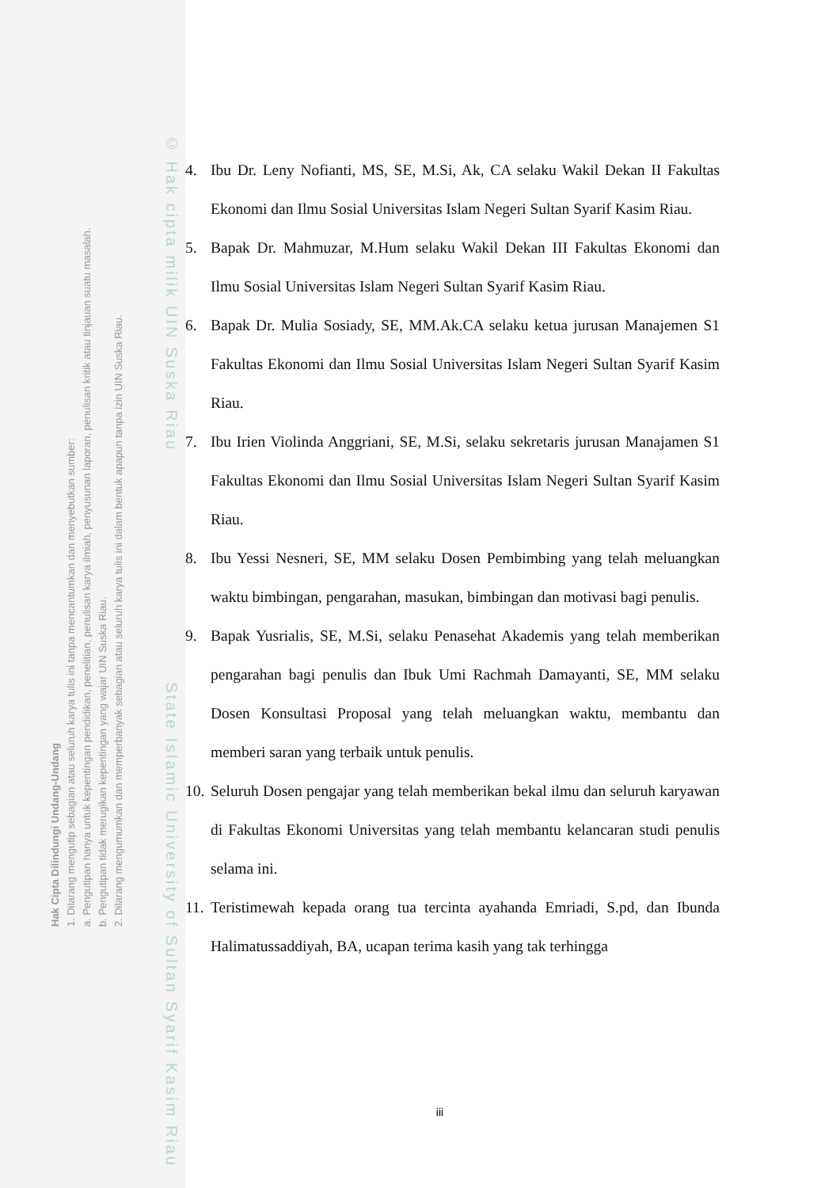Hak Cipta Dilindungi Undang-Undang
1. Dilarang mengutip sebagian atau seluruh karya tulis ini tanpa mencantumkan dan menyebutkan sumber:
a. Pengutipan hanya untuk kepentingan pendidikan, penelitian, penulisan karya ilmiah, penyusunan laporan, penulisan kritik atau tinjauan suatu masalah.
b. Pengutipan tidak merugikan kepentingan yang wajar UIN Suska Riau.
2. Dilarang mengumumkan dan memperbanyak sebagian atau seluruh karya tulis ini dalam bentuk apapun tanpa izin UIN Suska Riau.
© Hak cipta milik UIN Suska Riau State Islamic University of Sultan Syarif Kasim Riau
4. Ibu Dr. Leny Nofianti, MS, SE, M.Si, Ak, CA selaku Wakil Dekan II Fakultas Ekonomi dan Ilmu Sosial Universitas Islam Negeri Sultan Syarif Kasim Riau.
5. Bapak Dr. Mahmuzar, M.Hum selaku Wakil Dekan III Fakultas Ekonomi dan Ilmu Sosial Universitas Islam Negeri Sultan Syarif Kasim Riau.
6. Bapak Dr. Mulia Sosiady, SE, MM.Ak.CA selaku ketua jurusan Manajemen S1 Fakultas Ekonomi dan Ilmu Sosial Universitas Islam Negeri Sultan Syarif Kasim Riau.
7. Ibu Irien Violinda Anggriani, SE, M.Si, selaku sekretaris jurusan Manajamen S1 Fakultas Ekonomi dan Ilmu Sosial Universitas Islam Negeri Sultan Syarif Kasim Riau.
8. Ibu Yessi Nesneri, SE, MM selaku Dosen Pembimbing yang telah meluangkan waktu bimbingan, pengarahan, masukan, bimbingan dan motivasi bagi penulis.
9. Bapak Yusrialis, SE, M.Si, selaku Penasehat Akademis yang telah memberikan pengarahan bagi penulis dan Ibuk Umi Rachmah Damayanti, SE, MM selaku Dosen Konsultasi Proposal yang telah meluangkan waktu, membantu dan memberi saran yang terbaik untuk penulis.
10. Seluruh Dosen pengajar yang telah memberikan bekal ilmu dan seluruh karyawan di Fakultas Ekonomi Universitas yang telah membantu kelancaran studi penulis selama ini.
11. Teristimewah kepada orang tua tercinta ayahanda Emriadi, S.pd, dan Ibunda Halimatussaddiyah, BA, ucapan terima kasih yang tak terhingga
iii